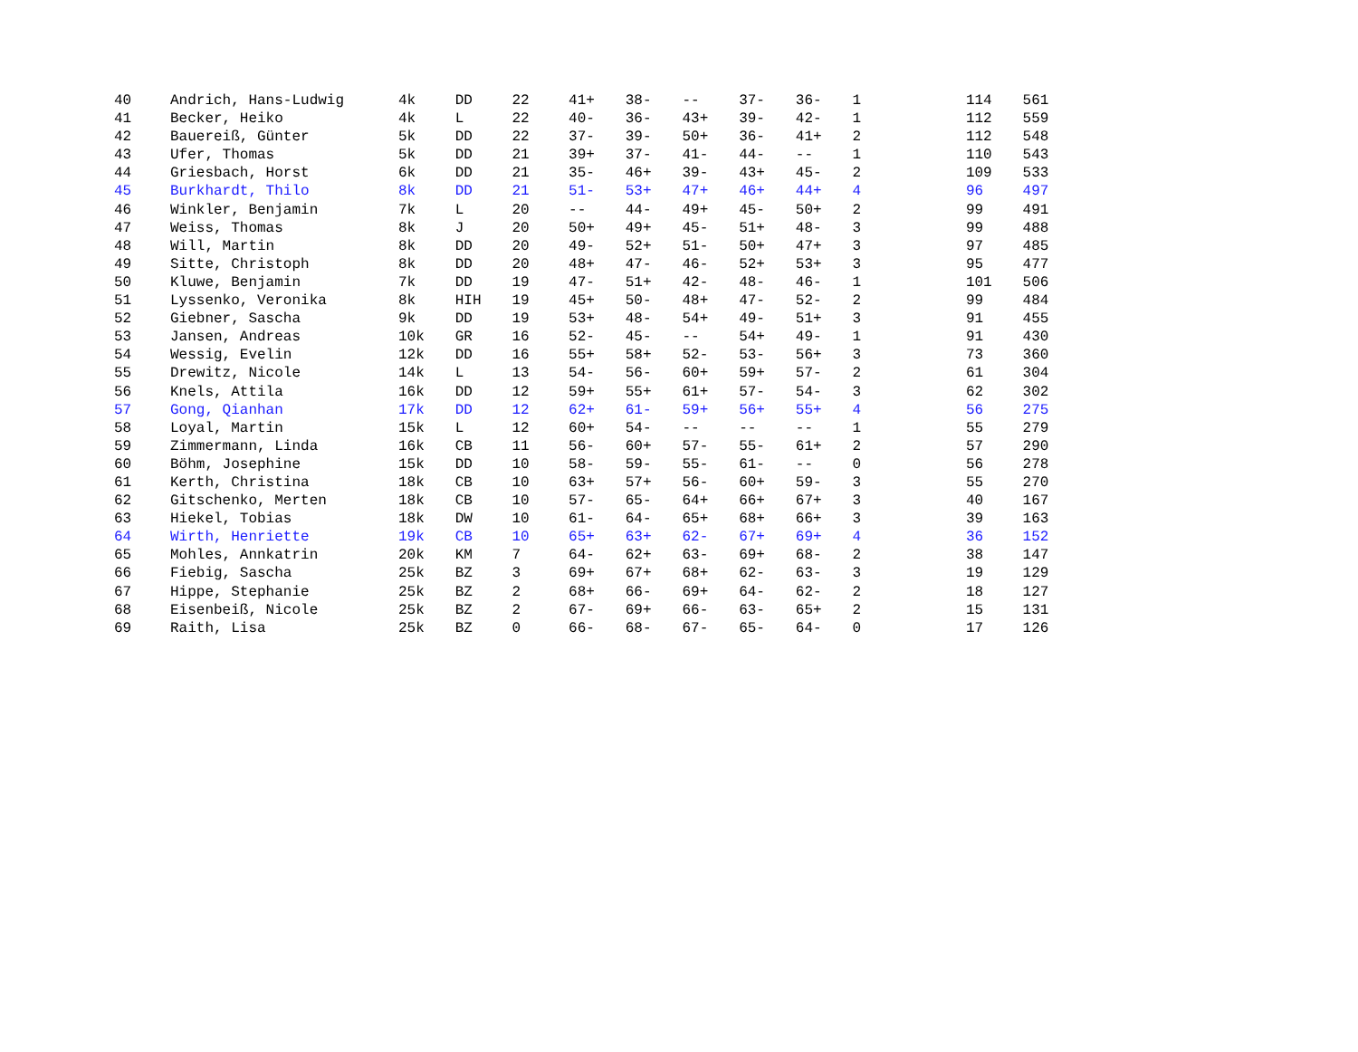| 40 | Andrich, Hans-Ludwig | 4k | DD | 22 | 41+ | 38- | -- | 37- | 36- | 1 | | 114 | 561 |
| 41 | Becker, Heiko | 4k | L | 22 | 40- | 36- | 43+ | 39- | 42- | 1 | | 112 | 559 |
| 42 | Bauereiß, Günter | 5k | DD | 22 | 37- | 39- | 50+ | 36- | 41+ | 2 | | 112 | 548 |
| 43 | Ufer, Thomas | 5k | DD | 21 | 39+ | 37- | 41- | 44- | -- | 1 | | 110 | 543 |
| 44 | Griesbach, Horst | 6k | DD | 21 | 35- | 46+ | 39- | 43+ | 45- | 2 | | 109 | 533 |
| 45 | Burkhardt, Thilo | 8k | DD | 21 | 51- | 53+ | 47+ | 46+ | 44+ | 4 | | 96 | 497 |
| 46 | Winkler, Benjamin | 7k | L | 20 | -- | 44- | 49+ | 45- | 50+ | 2 | | 99 | 491 |
| 47 | Weiss, Thomas | 8k | J | 20 | 50+ | 49+ | 45- | 51+ | 48- | 3 | | 99 | 488 |
| 48 | Will, Martin | 8k | DD | 20 | 49- | 52+ | 51- | 50+ | 47+ | 3 | | 97 | 485 |
| 49 | Sitte, Christoph | 8k | DD | 20 | 48+ | 47- | 46- | 52+ | 53+ | 3 | | 95 | 477 |
| 50 | Kluwe, Benjamin | 7k | DD | 19 | 47- | 51+ | 42- | 48- | 46- | 1 | | 101 | 506 |
| 51 | Lyssenko, Veronika | 8k | HIH | 19 | 45+ | 50- | 48+ | 47- | 52- | 2 | | 99 | 484 |
| 52 | Giebner, Sascha | 9k | DD | 19 | 53+ | 48- | 54+ | 49- | 51+ | 3 | | 91 | 455 |
| 53 | Jansen, Andreas | 10k | GR | 16 | 52- | 45- | -- | 54+ | 49- | 1 | | 91 | 430 |
| 54 | Wessig, Evelin | 12k | DD | 16 | 55+ | 58+ | 52- | 53- | 56+ | 3 | | 73 | 360 |
| 55 | Drewitz, Nicole | 14k | L | 13 | 54- | 56- | 60+ | 59+ | 57- | 2 | | 61 | 304 |
| 56 | Knels, Attila | 16k | DD | 12 | 59+ | 55+ | 61+ | 57- | 54- | 3 | | 62 | 302 |
| 57 | Gong, Qianhan | 17k | DD | 12 | 62+ | 61- | 59+ | 56+ | 55+ | 4 | | 56 | 275 |
| 58 | Loyal, Martin | 15k | L | 12 | 60+ | 54- | -- | -- | -- | 1 | | 55 | 279 |
| 59 | Zimmermann, Linda | 16k | CB | 11 | 56- | 60+ | 57- | 55- | 61+ | 2 | | 57 | 290 |
| 60 | Böhm, Josephine | 15k | DD | 10 | 58- | 59- | 55- | 61- | -- | 0 | | 56 | 278 |
| 61 | Kerth, Christina | 18k | CB | 10 | 63+ | 57+ | 56- | 60+ | 59- | 3 | | 55 | 270 |
| 62 | Gitschenko, Merten | 18k | CB | 10 | 57- | 65- | 64+ | 66+ | 67+ | 3 | | 40 | 167 |
| 63 | Hiekel, Tobias | 18k | DW | 10 | 61- | 64- | 65+ | 68+ | 66+ | 3 | | 39 | 163 |
| 64 | Wirth, Henriette | 19k | CB | 10 | 65+ | 63+ | 62- | 67+ | 69+ | 4 | | 36 | 152 |
| 65 | Mohles, Annkatrin | 20k | KM | 7 | 64- | 62+ | 63- | 69+ | 68- | 2 | | 38 | 147 |
| 66 | Fiebig, Sascha | 25k | BZ | 3 | 69+ | 67+ | 68+ | 62- | 63- | 3 | | 19 | 129 |
| 67 | Hippe, Stephanie | 25k | BZ | 2 | 68+ | 66- | 69+ | 64- | 62- | 2 | | 18 | 127 |
| 68 | Eisenbeiß, Nicole | 25k | BZ | 2 | 67- | 69+ | 66- | 63- | 65+ | 2 | | 15 | 131 |
| 69 | Raith, Lisa | 25k | BZ | 0 | 66- | 68- | 67- | 65- | 64- | 0 | | 17 | 126 |